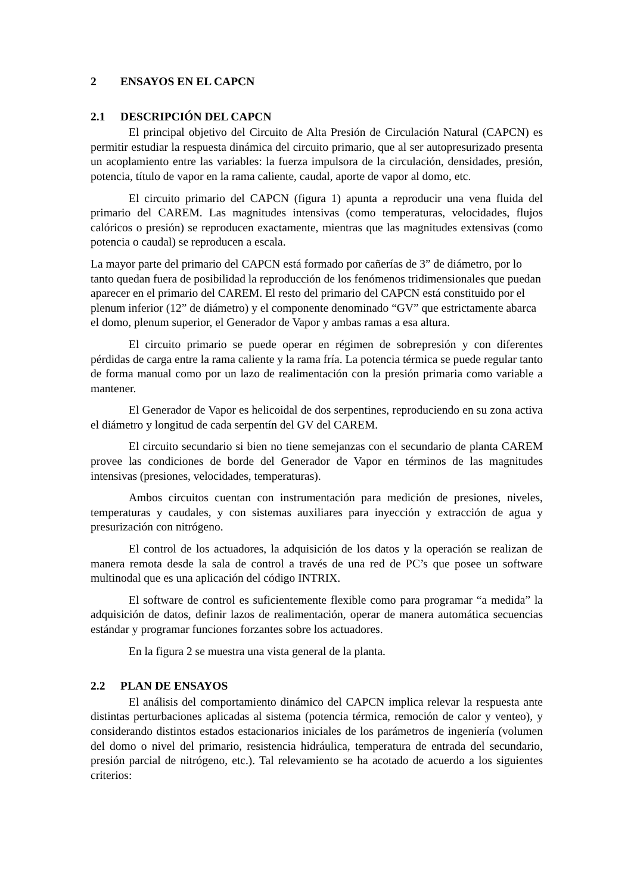2 ENSAYOS EN EL CAPCN
2.1 DESCRIPCIÓN DEL CAPCN
El principal objetivo del Circuito de Alta Presión de Circulación Natural (CAPCN) es permitir estudiar la respuesta dinámica del circuito primario, que al ser autopresurizado presenta un acoplamiento entre las variables: la fuerza impulsora de la circulación, densidades, presión, potencia, título de vapor en la rama caliente, caudal, aporte de vapor al domo, etc.
El circuito primario del CAPCN (figura 1) apunta a reproducir una vena fluida del primario del CAREM. Las magnitudes intensivas (como temperaturas, velocidades, flujos calóricos o presión) se reproducen exactamente, mientras que las magnitudes extensivas (como potencia o caudal) se reproducen a escala.
La mayor parte del primario del CAPCN está formado por cañerías de 3” de diámetro, por lo tanto quedan fuera de posibilidad la reproducción de los fenómenos tridimensionales que puedan aparecer en el primario del CAREM. El resto del primario del CAPCN está constituido por el plenum inferior (12” de diámetro) y el componente denominado “GV” que estrictamente abarca el domo, plenum superior, el Generador de Vapor y ambas ramas a esa altura.
El circuito primario se puede operar en régimen de sobrepresión y con diferentes pérdidas de carga entre la rama caliente y la rama fría. La potencia térmica se puede regular tanto de forma manual como por un lazo de realimentación con la presión primaria como variable a mantener.
El Generador de Vapor es helicoidal de dos serpentines, reproduciendo en su zona activa el diámetro y longitud de cada serpentín del GV del CAREM.
El circuito secundario si bien no tiene semejanzas con el secundario de planta CAREM provee las condiciones de borde del Generador de Vapor en términos de las magnitudes intensivas (presiones, velocidades, temperaturas).
Ambos circuitos cuentan con instrumentación para medición de presiones, niveles, temperaturas y caudales, y con sistemas auxiliares para inyección y extracción de agua y presurización con nitrógeno.
El control de los actuadores, la adquisición de los datos y la operación se realizan de manera remota desde la sala de control a través de una red de PC’s que posee un software multinodal que es una aplicación del código INTRIX.
El software de control es suficientemente flexible como para programar “a medida” la adquisición de datos, definir lazos de realimentación, operar de manera automática secuencias estándar y programar funciones forzantes sobre los actuadores.
En la figura 2 se muestra una vista general de la planta.
2.2 PLAN DE ENSAYOS
El análisis del comportamiento dinámico del CAPCN implica relevar la respuesta ante distintas perturbaciones aplicadas al sistema (potencia térmica, remoción de calor y venteo), y considerando distintos estados estacionarios iniciales de los parámetros de ingeniería (volumen del domo o nivel del primario, resistencia hidráulica, temperatura de entrada del secundario, presión parcial de nitrógeno, etc.). Tal relevamiento se ha acotado de acuerdo a los siguientes criterios: